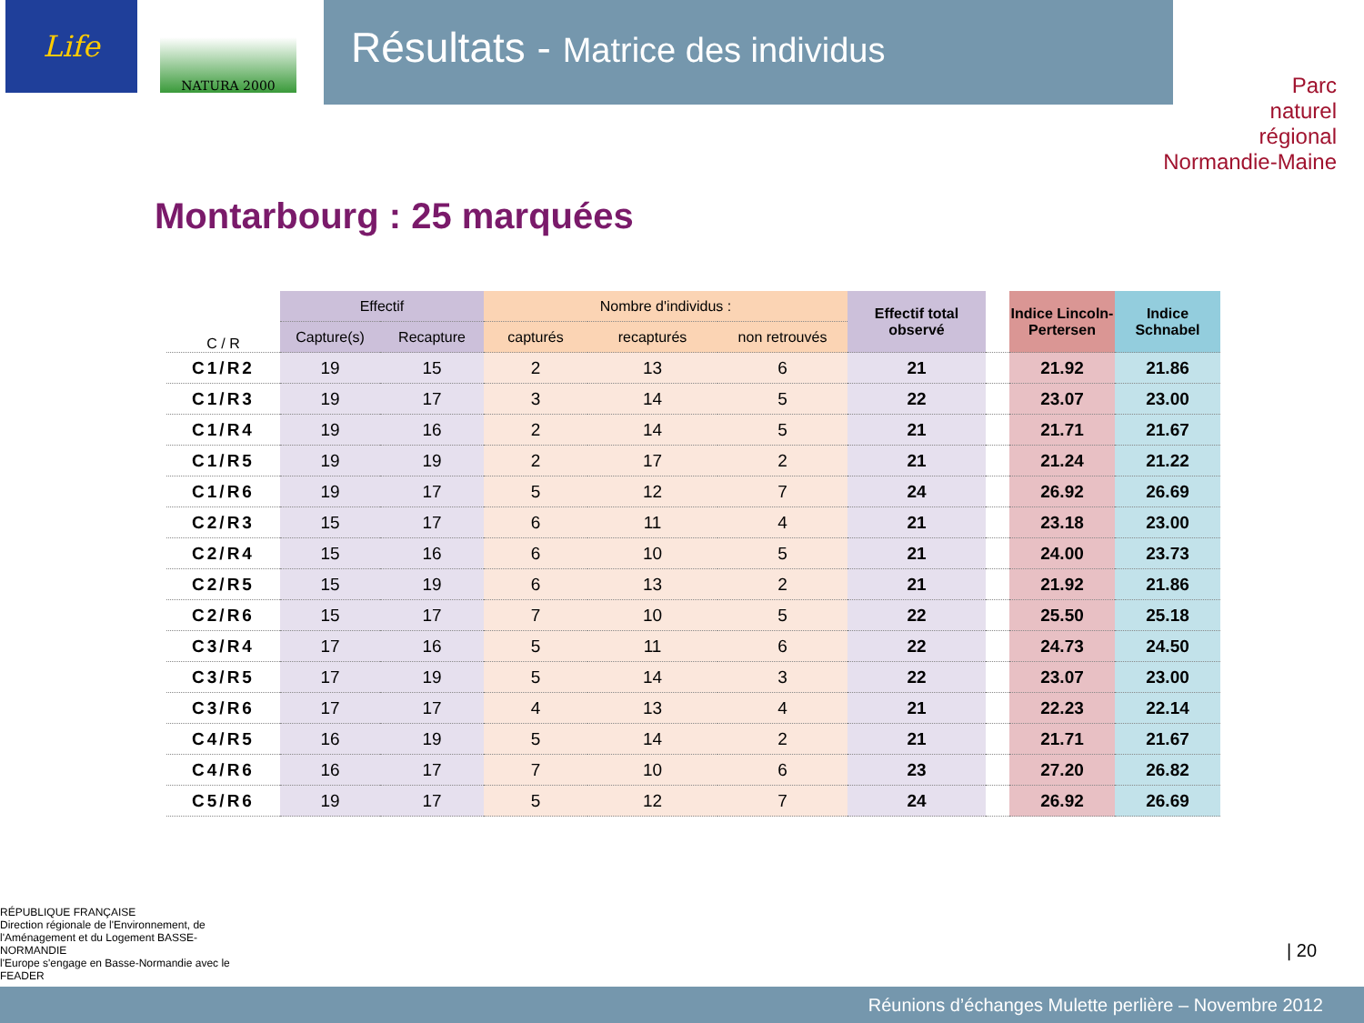Life
NATURA 2000
Résultats - Matrice des individus
Parc
naturel
régional
Normandie-Maine
Montarbourg : 25 marquées
| C / R | Effectif | | Nombre d'individus : | | | Effectif total observé | | Indice Lincoln-Pertersen | Indice Schnabel |
| --- | --- | --- | --- | --- | --- | --- | --- | --- | --- |
| | Capture(s) | Recapture | capturés | recapturés | non retrouvés | | | | |
| C1/R2 | 19 | 15 | 2 | 13 | 6 | 21 | | 21.92 | 21.86 |
| C1/R3 | 19 | 17 | 3 | 14 | 5 | 22 | | 23.07 | 23.00 |
| C1/R4 | 19 | 16 | 2 | 14 | 5 | 21 | | 21.71 | 21.67 |
| C1/R5 | 19 | 19 | 2 | 17 | 2 | 21 | | 21.24 | 21.22 |
| C1/R6 | 19 | 17 | 5 | 12 | 7 | 24 | | 26.92 | 26.69 |
| C2/R3 | 15 | 17 | 6 | 11 | 4 | 21 | | 23.18 | 23.00 |
| C2/R4 | 15 | 16 | 6 | 10 | 5 | 21 | | 24.00 | 23.73 |
| C2/R5 | 15 | 19 | 6 | 13 | 2 | 21 | | 21.92 | 21.86 |
| C2/R6 | 15 | 17 | 7 | 10 | 5 | 22 | | 25.50 | 25.18 |
| C3/R4 | 17 | 16 | 5 | 11 | 6 | 22 | | 24.73 | 24.50 |
| C3/R5 | 17 | 19 | 5 | 14 | 3 | 22 | | 23.07 | 23.00 |
| C3/R6 | 17 | 17 | 4 | 13 | 4 | 21 | | 22.23 | 22.14 |
| C4/R5 | 16 | 19 | 5 | 14 | 2 | 21 | | 21.71 | 21.67 |
| C4/R6 | 16 | 17 | 7 | 10 | 6 | 23 | | 27.20 | 26.82 |
| C5/R6 | 19 | 17 | 5 | 12 | 7 | 24 | | 26.92 | 26.69 |
RÉPUBLIQUE FRANÇAISE
Direction régionale de l'Environnement, de l'Aménagement et du Logement BASSE-NORMANDIE
l'Europe s'engage en Basse-Normandie avec le FEADER
| 20
Réunions d’échanges Mulette perlière – Novembre 2012